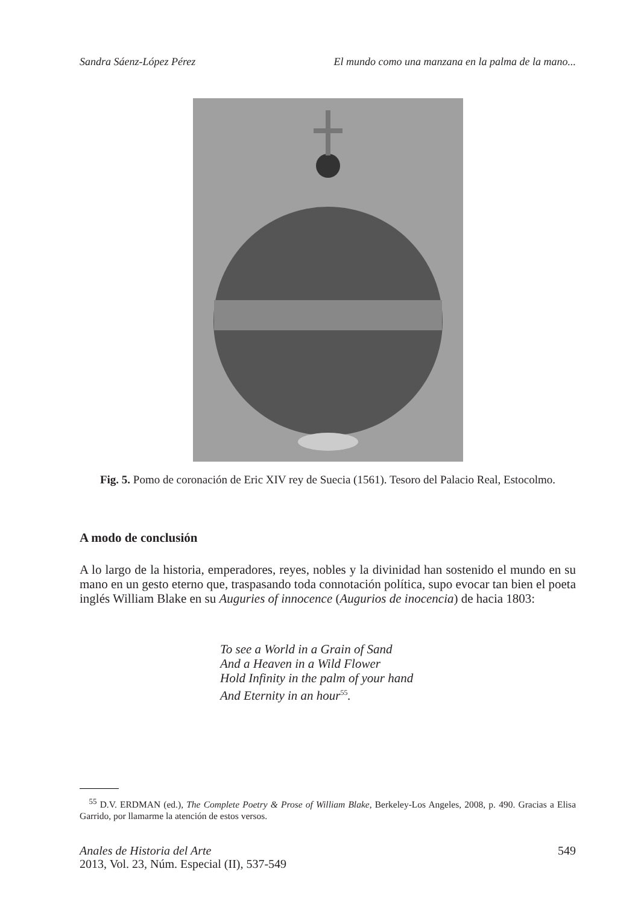Sandra Sáenz-López Pérez El mundo como una manzana en la palma de la mano...
Fig. 5. Pomo de coronación de Eric XIV rey de Suecia (1561). Tesoro del Palacio Real, Estocolmo.
A modo de conclusión
A lo largo de la historia, emperadores, reyes, nobles y la divinidad han sostenido el mundo en su mano en un gesto eterno que, traspasando toda connotación política, supo evocar tan bien el poeta inglés William Blake en su Auguries of innocence (Augurios de inocencia) de hacia 1803:
To see a World in a Grain of Sand
And a Heaven in a Wild Flower
Hold Infinity in the palm of your hand
And Eternity in an hour<sup>55</sup>.
<sup>55</sup> D.V. ERDMAN (ed.), The Complete Poetry & Prose of William Blake, Berkeley-Los Angeles, 2008, p. 490. Gracias a Elisa Garrido, por llamarme la atención de estos versos.
Anales de Historia del Arte
2013, Vol. 23, Núm. Especial (II), 537-549 549